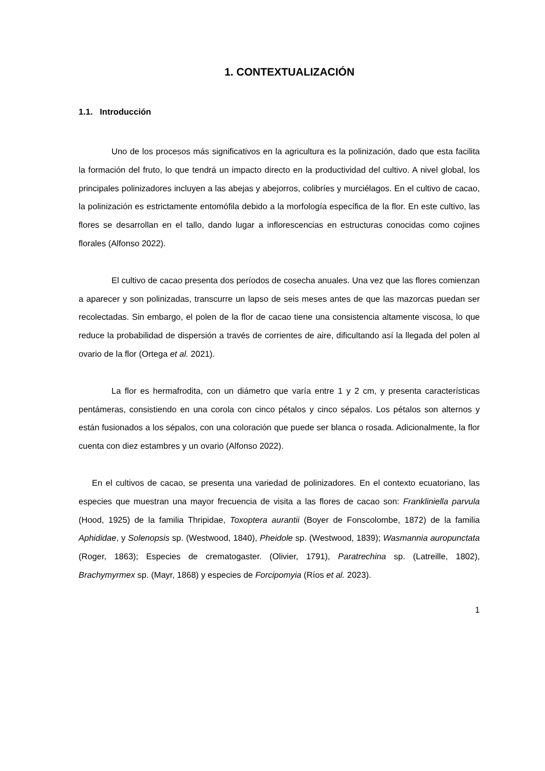1. CONTEXTUALIZACIÓN
1.1. Introducción
Uno de los procesos más significativos en la agricultura es la polinización, dado que esta facilita la formación del fruto, lo que tendrá un impacto directo en la productividad del cultivo. A nivel global, los principales polinizadores incluyen a las abejas y abejorros, colibríes y murciélagos. En el cultivo de cacao, la polinización es estrictamente entomófila debido a la morfología específica de la flor. En este cultivo, las flores se desarrollan en el tallo, dando lugar a inflorescencias en estructuras conocidas como cojines florales (Alfonso 2022).
El cultivo de cacao presenta dos períodos de cosecha anuales. Una vez que las flores comienzan a aparecer y son polinizadas, transcurre un lapso de seis meses antes de que las mazorcas puedan ser recolectadas. Sin embargo, el polen de la flor de cacao tiene una consistencia altamente viscosa, lo que reduce la probabilidad de dispersión a través de corrientes de aire, dificultando así la llegada del polen al ovario de la flor (Ortega et al. 2021).
La flor es hermafrodita, con un diámetro que varía entre 1 y 2 cm, y presenta características pentámeras, consistiendo en una corola con cinco pétalos y cinco sépalos. Los pétalos son alternos y están fusionados a los sépalos, con una coloración que puede ser blanca o rosada. Adicionalmente, la flor cuenta con diez estambres y un ovario (Alfonso 2022).
En el cultivos de cacao, se presenta una variedad de polinizadores. En el contexto ecuatoriano, las especies que muestran una mayor frecuencia de visita a las flores de cacao son: Frankliniella parvula (Hood, 1925) de la familia Thripidae, Toxoptera aurantii (Boyer de Fonscolombe, 1872) de la familia Aphididae, y Solenopsis sp. (Westwood, 1840), Pheidole sp. (Westwood, 1839); Wasmannia auropunctata (Roger, 1863); Especies de crematogaster. (Olivier, 1791), Paratrechina sp. (Latreille, 1802), Brachymyrmex sp. (Mayr, 1868) y especies de Forcipomyia (Ríos et al. 2023).
1